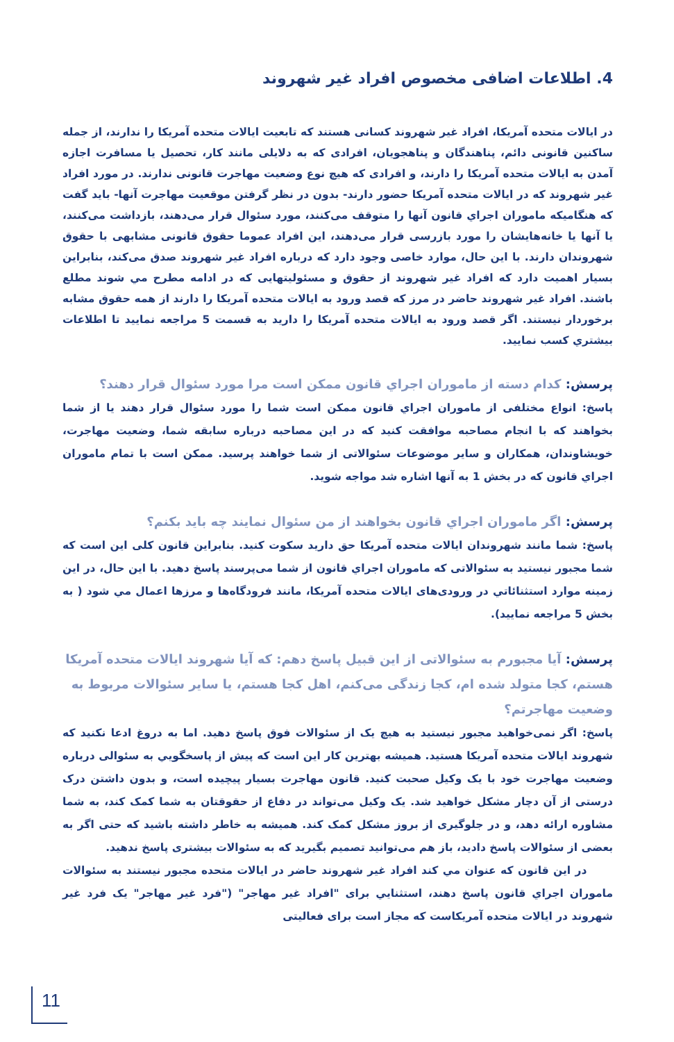4. اطلاعات اضافی مخصوص افراد غیر شهروند
در ایالات متحده آمریکا، افراد غیر شهروند کسانی هستند که تابعیت ایالات متحده آمریکا را ندارند، از جمله ساکنین قانونی دائم، پناهندگان و پناهجویان، افرادی که به دلایلی مانند کار، تحصیل یا مسافرت اجازه آمدن به ایالات متحده آمریکا را دارند، و افرادی که هیچ نوع وضعیت مهاجرت قانونی ندارند. در مورد افراد غیر شهروند که در ایالات متحده آمریکا حضور دارند- بدون در نظر گرفتن موقعیت مهاجرت آنها- باید گفت که هنگامیکه ماموران اجراي قانون آنها را متوقف می‌کنند، مورد سئوال قرار می‌دهند، بازداشت می‌کنند، یا آنها یا خانه‌هایشان را مورد بازرسی قرار می‌دهند، این افراد عموما حقوق قانونی مشابهی با حقوق شهروندان دارند. با این حال، موارد خاصی وجود دارد که درباره افراد غیر شهروند صدق می‌کند، بنابراین بسیار اهمیت دارد که افراد غیر شهروند از حقوق و مسئولیتهایی که در ادامه مطرح مي شوند مطلع باشند. افراد غیر شهروند حاضر در مرز که قصد ورود به ایالات متحده آمریکا را دارند از همه حقوق مشابه برخوردار نیستند. اگر قصد ورود به ایالات متحده آمریکا را دارید به قسمت 5 مراجعه نمایید تا اطلاعات بیشتري کسب نمایید.
پرسش: کدام دسته از ماموران اجراي قانون ممکن است مرا مورد سئوال قرار دهند؟
پاسخ: انواع مختلفی از ماموران اجراي قانون ممکن است شما را مورد سئوال قرار دهند یا از شما بخواهند که با انجام مصاحبه موافقت کنید که در این مصاحبه درباره سابقه شما، وضعیت مهاجرت، خویشاوندان، همکاران و سایر موضوعات سئوالاتی از شما خواهند پرسید. ممکن است با تمام ماموران اجراي قانون که در بخش 1 به آنها اشاره شد مواجه شوید.
پرسش: اگر ماموران اجراي قانون بخواهند از من سئوال نمایند چه باید بکنم؟
پاسخ: شما مانند شهروندان ایالات متحده آمریکا حق دارید سکوت کنید. بنابراین قانون کلی این است که شما مجبور نیستید به سئوالاتی که ماموران اجراي قانون از شما می‌پرسند پاسخ دهید. با این حال، در این زمینه موارد استثنائاتي در ورودی‌های ایالات متحده آمریکا، مانند فرودگاه‌ها و مرزها اعمال مي شود ( به بخش 5 مراجعه نمایید).
پرسش: آیا مجبورم به سئوالاتی از این قبیل پاسخ دهم: که آیا شهروند ایالات متحده آمریکا هستم، کجا متولد شده ام، کجا زندگی می‌کنم، اهل کجا هستم، یا سایر سئوالات مربوط به وضعیت مهاجرتم؟
پاسخ: اگر نمی‌خواهید مجبور نیستید به هیچ یک از سئوالات فوق پاسخ دهید. اما به دروغ ادعا نکنید که شهروند ایالات متحده آمریکا هستید. همیشه بهترین کار این است که پیش از پاسخگویي به سئوالی درباره وضعیت مهاجرت خود با یک وکیل صحبت کنید. قانون مهاجرت بسیار پیچیده است، و بدون داشتن درک درستی از آن دچار مشکل خواهید شد. یک وکیل می‌تواند در دفاع از حقوقتان به شما کمک کند، به شما مشاوره ارائه دهد، و در جلوگیری از بروز مشکل کمک کند. همیشه به خاطر داشته باشید که حتی اگر به بعضی از سئوالات پاسخ دادید، باز هم می‌توانید تصمیم بگیرید که به سئوالات بیشتری پاسخ ندهید.
در این قانون که عنوان مي کند افراد غیر شهروند حاضر در ایالات متحده مجبور نیستند به سئوالات ماموران اجراي قانون پاسخ دهند، استثنایي برای "افراد غیر مهاجر" ("فرد غیر مهاجر" یک فرد غیر شهروند در ایالات متحده آمریکاست که مجاز است برای فعالیتی
11